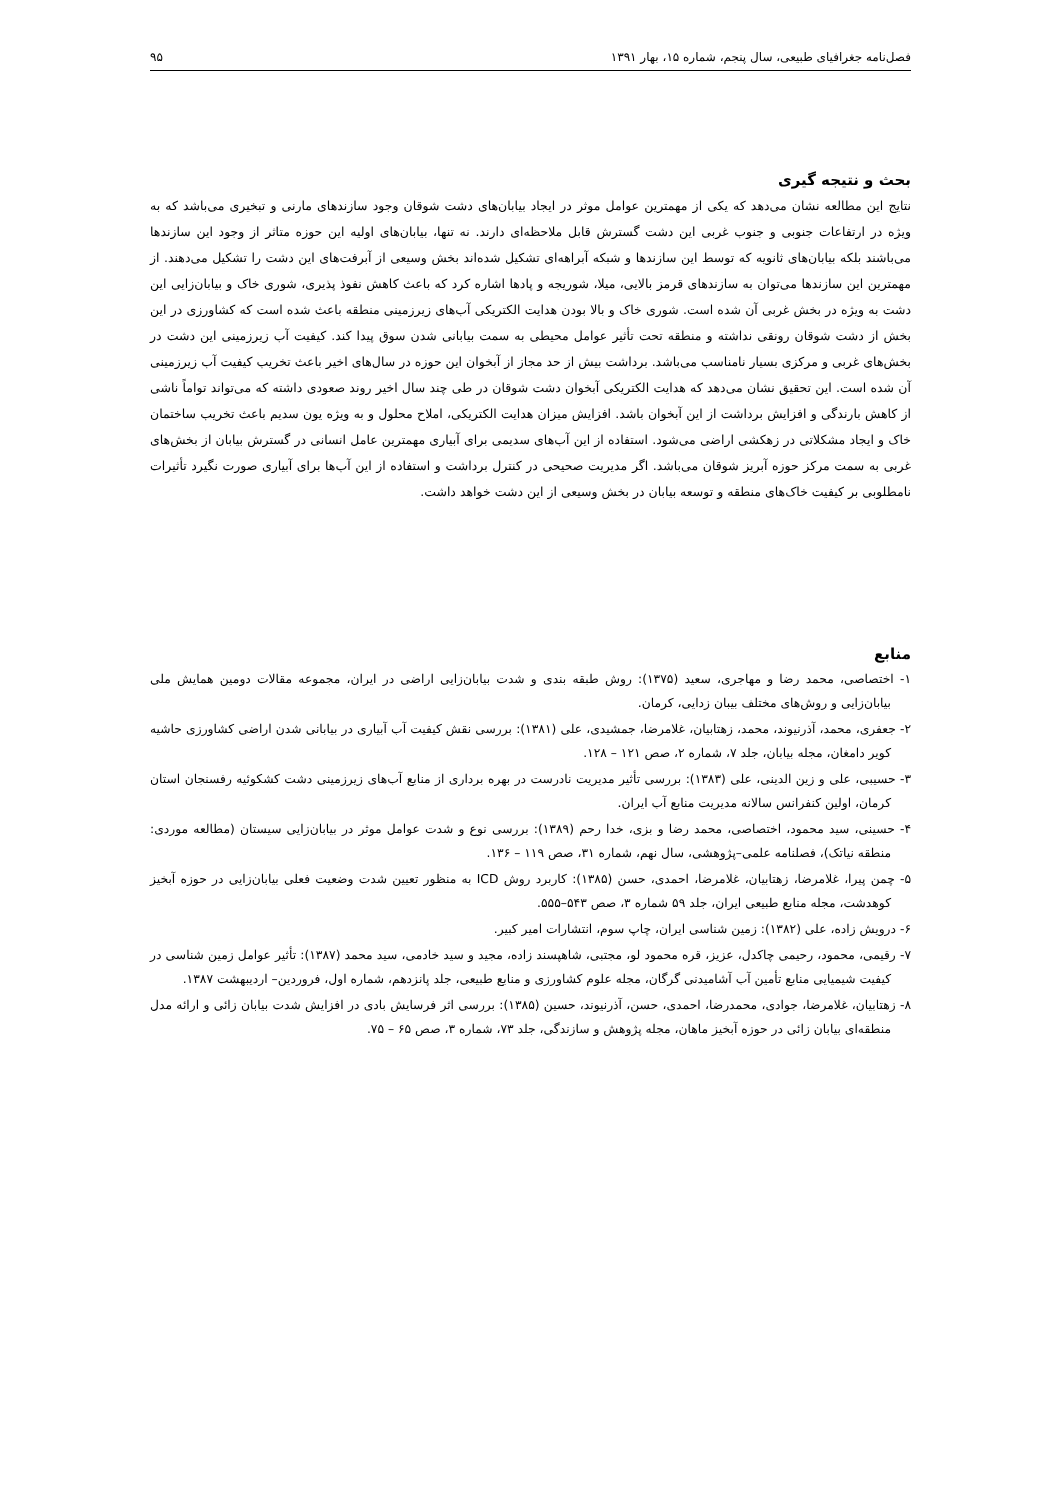فصل‌نامه جغرافیای طبیعی، سال پنجم، شماره ۱۵، بهار ۱۳۹۱ ۹۵
بحث و نتیجه گیری
نتایج این مطالعه نشان می‌دهد که یکی از مهمترین عوامل موثر در ایجاد بیابان‌های دشت شوقان وجود سازندهای مارنی و تبخیری می‌باشد که به ویژه در ارتفاعات جنوبی و جنوب غربی این دشت گسترش قابل ملاحظه‌ای دارند. نه تنها، بیابان‌های اولیه این حوزه متاثر از وجود این سازندها می‌باشند بلکه بیابان‌های ثانویه که توسط این سازندها و شبکه آبراهه‌ای تشکیل شده‌اند بخش وسیعی از آبرفت‌های این دشت را تشکیل می‌دهند. از مهمترین این سازندها می‌توان به سازندهای قرمز بالایی، میلا، شوریجه و پادها اشاره کرد که باعث کاهش نفوذ پذیری، شوری خاک و بیابان‌زایی این دشت به ویژه در بخش غربی آن شده است. شوری خاک و بالا بودن هدایت الکتریکی آب‌های زیرزمینی منطقه باعث شده است که کشاورزی در این بخش از دشت شوقان رونقی نداشته و منطقه تحت تأثیر عوامل محیطی به سمت بیابانی شدن سوق پیدا کند. کیفیت آب زیرزمینی این دشت در بخش‌های غربی و مرکزی بسیار نامناسب می‌باشد. برداشت بیش از حد مجاز از آبخوان این حوزه در سال‌های اخیر باعث تخریب کیفیت آب زیرزمینی آن شده است. این تحقیق نشان می‌دهد که هدایت الکتریکی آبخوان دشت شوقان در طی چند سال اخیر روند صعودی داشته که می‌تواند تواماً ناشی از کاهش بارندگی و افزایش برداشت از این آبخوان باشد. افزایش میزان هدایت الکتریکی، املاح محلول و به ویژه یون سدیم باعث تخریب ساختمان خاک و ایجاد مشکلاتی در زهکشی اراضی می‌شود. استفاده از این آب‌های سدیمی برای آبیاری مهمترین عامل انسانی در گسترش بیابان از بخش‌های غربی به سمت مرکز حوزه آبریز شوقان می‌باشد. اگر مدیریت صحیحی در کنترل برداشت و استفاده از این آب‌ها برای آبیاری صورت نگیرد تأثیرات نامطلوبی بر کیفیت خاک‌های منطقه و توسعه بیابان در بخش وسیعی از این دشت خواهد داشت.
منابع
۱- اختصاصی، محمد رضا و مهاجری، سعید (۱۳۷۵): روش طبقه بندی و شدت بیابان‌زایی اراضی در ایران، مجموعه مقالات دومین همایش ملی بیابان‌زایی و روش‌های مختلف بیبان زدایی، کرمان.
۲- جعفری، محمد، آذرنیوند، محمد، زهتابیان، غلامرضا، جمشیدی، علی (۱۳۸۱): بررسی نقش کیفیت آب آبیاری در بیابانی شدن اراضی کشاورزی حاشیه کویر دامغان، مجله بیابان، جلد ۷، شماره ۲، صص ۱۲۱ – ۱۲۸.
۳- حسیبی، علی و زین الدینی، علی (۱۳۸۳): بررسی تأثیر مدیریت نادرست در بهره برداری از منابع آب‌های زیرزمینی دشت کشکوئیه رفسنجان استان کرمان، اولین کنفرانس سالانه مدیریت منابع آب ایران.
۴- حسینی، سید محمود، اختصاصی، محمد رضا و بزی، خدا رحم (۱۳۸۹): بررسی نوع و شدت عوامل موثر در بیابان‌زایی سیستان (مطالعه موردی: منطقه نیاتک)، فصلنامه علمی–پژوهشی، سال نهم، شماره ۳۱، صص ۱۱۹ – ۱۳۶.
۵- چمن پیرا، غلامرضا، زهتابیان، غلامرضا، احمدی، حسن (۱۳۸۵): کاربرد روش ICD به منظور تعیین شدت وضعیت فعلی بیابان‌زایی در حوزه آبخیز کوهدشت، مجله منابع طبیعی ایران، جلد ۵۹ شماره ۳، صص ۵۴۳–۵۵۵.
۶- درویش زاده، علی (۱۳۸۲): زمین شناسی ایران، چاپ سوم، انتشارات امیر کبیر.
۷- رقیمی، محمود، رحیمی چاکدل، عزیز، قره محمود لو، مجتبی، شاهپسند زاده، مجید و سید خادمی، سید محمد (۱۳۸۷): تأثیر عوامل زمین شناسی در کیفیت شیمیایی منابع تأمین آب آشامیدنی گرگان، مجله علوم کشاورزی و منابع طبیعی، جلد پانزدهم، شماره اول، فروردین– اردیبهشت ۱۳۸۷.
۸- زهتابیان، غلامرضا، جوادی، محمدرضا، احمدی، حسن، آذرنیوند، حسین (۱۳۸۵): بررسی اثر فرسایش بادی در افزایش شدت بیابان زائی و ارائه مدل منطقه‌ای بیابان زائی در حوزه آبخیز ماهان، مجله پژوهش و سازندگی، جلد ۷۳، شماره ۳، صص ۶۵ – ۷۵.